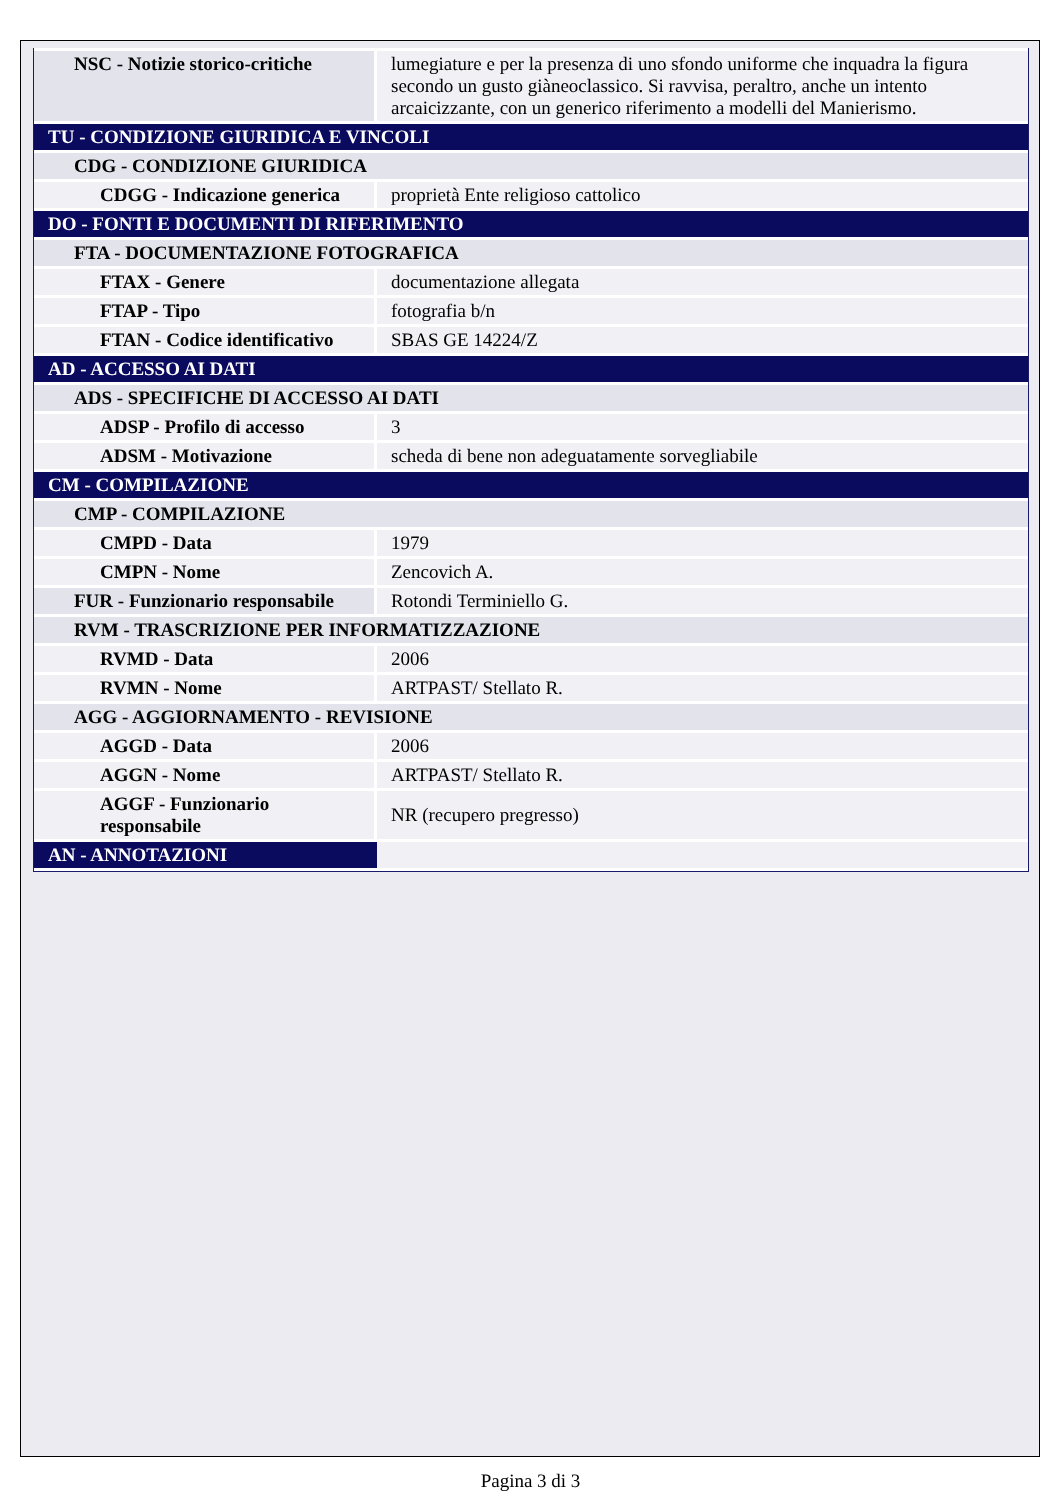| NSC - Notizie storico-critiche | lumegiature e per la presenza di uno sfondo uniforme che inquadra la figura secondo un gusto giàneoclassico. Si ravvisa, peraltro, anche un intento arcaicizzante, con un generico riferimento a modelli del Manierismo. |
| TU - CONDIZIONE GIURIDICA E VINCOLI | |
| CDG - CONDIZIONE GIURIDICA | |
| CDGG - Indicazione generica | proprietà Ente religioso cattolico |
| DO - FONTI E DOCUMENTI DI RIFERIMENTO | |
| FTA - DOCUMENTAZIONE FOTOGRAFICA | |
| FTAX - Genere | documentazione allegata |
| FTAP - Tipo | fotografia b/n |
| FTAN - Codice identificativo | SBAS GE 14224/Z |
| AD - ACCESSO AI DATI | |
| ADS - SPECIFICHE DI ACCESSO AI DATI | |
| ADSP - Profilo di accesso | 3 |
| ADSM - Motivazione | scheda di bene non adeguatamente sorvegliabile |
| CM - COMPILAZIONE | |
| CMP - COMPILAZIONE | |
| CMPD - Data | 1979 |
| CMPN - Nome | Zencovich A. |
| FUR - Funzionario responsabile | Rotondi Terminiello G. |
| RVM - TRASCRIZIONE PER INFORMATIZZAZIONE | |
| RVMD - Data | 2006 |
| RVMN - Nome | ARTPAST/ Stellato R. |
| AGG - AGGIORNAMENTO - REVISIONE | |
| AGGD - Data | 2006 |
| AGGN - Nome | ARTPAST/ Stellato R. |
| AGGF - Funzionario responsabile | NR (recupero pregresso) |
| AN - ANNOTAZIONI | |
Pagina 3 di 3